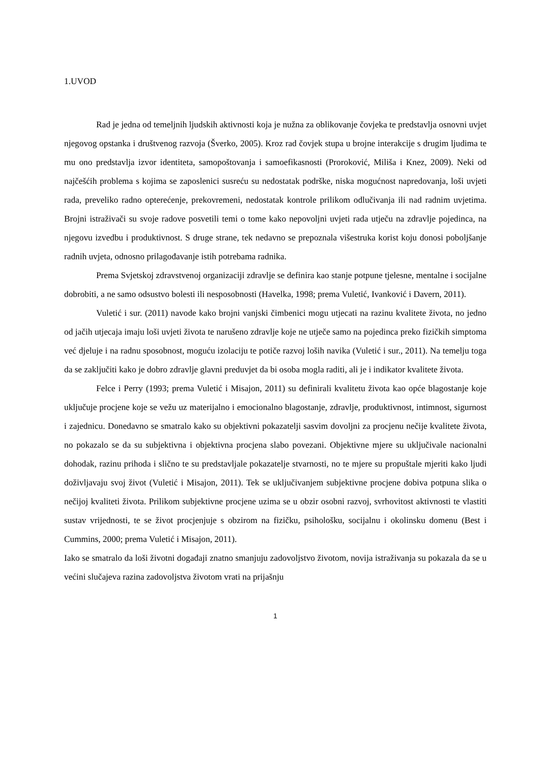1.UVOD
Rad je jedna od temeljnih ljudskih aktivnosti koja je nužna za oblikovanje čovjeka te predstavlja osnovni uvjet njegovog opstanka i društvenog razvoja (Šverko, 2005). Kroz rad čovjek stupa u brojne interakcije s drugim ljudima te mu ono predstavlja izvor identiteta, samopoštovanja i samoefikasnosti (Proroković, Miliša i Knez, 2009). Neki od najčešćih problema s kojima se zaposlenici susreću su nedostatak podrške, niska mogućnost napredovanja, loši uvjeti rada, preveliko radno opterećenje, prekovremeni, nedostatak kontrole prilikom odlučivanja ili nad radnim uvjetima. Brojni istraživači su svoje radove posvetili temi o tome kako nepovoljni uvjeti rada utječu na zdravlje pojedinca, na njegovu izvedbu i produktivnost. S druge strane, tek nedavno se prepoznala višestruka korist koju donosi poboljšanje radnih uvjeta, odnosno prilagođavanje istih potrebama radnika.
Prema Svjetskoj zdravstvenoj organizaciji zdravlje se definira kao stanje potpune tjelesne, mentalne i socijalne dobrobiti, a ne samo odsustvo bolesti ili nesposobnosti (Havelka, 1998; prema Vuletić, Ivanković i Davern, 2011).
Vuletić i sur. (2011) navode kako brojni vanjski čimbenici mogu utjecati na razinu kvalitete života, no jedno od jačih utjecaja imaju loši uvjeti života te narušeno zdravlje koje ne utječe samo na pojedinca preko fizičkih simptoma već djeluje i na radnu sposobnost, moguću izolaciju te potiče razvoj loših navika (Vuletić i sur., 2011). Na temelju toga da se zaključiti kako je dobro zdravlje glavni preduvjet da bi osoba mogla raditi, ali je i indikator kvalitete života.
Felce i Perry (1993; prema Vuletić i Misajon, 2011) su definirali kvalitetu života kao opće blagostanje koje uključuje procjene koje se vežu uz materijalno i emocionalno blagostanje, zdravlje, produktivnost, intimnost, sigurnost i zajednicu. Donedavno se smatralo kako su objektivni pokazatelji sasvim dovoljni za procjenu nečije kvalitete života, no pokazalo se da su subjektivna i objektivna procjena slabo povezani. Objektivne mjere su uključivale nacionalni dohodak, razinu prihoda i slično te su predstavljale pokazatelje stvarnosti, no te mjere su propuštale mjeriti kako ljudi doživljavaju svoj život (Vuletić i Misajon, 2011). Tek se uključivanjem subjektivne procjene dobiva potpuna slika o nečijoj kvaliteti života. Prilikom subjektivne procjene uzima se u obzir osobni razvoj, svrhovitost aktivnosti te vlastiti sustav vrijednosti, te se život procjenjuje s obzirom na fizičku, psihološku, socijalnu i okolinsku domenu (Best i Cummins, 2000; prema Vuletić i Misajon, 2011).
Iako se smatralo da loši životni događaji znatno smanjuju zadovoljstvo životom, novija istraživanja su pokazala da se u većini slučajeva razina zadovoljstva životom vrati na prijašnju
1